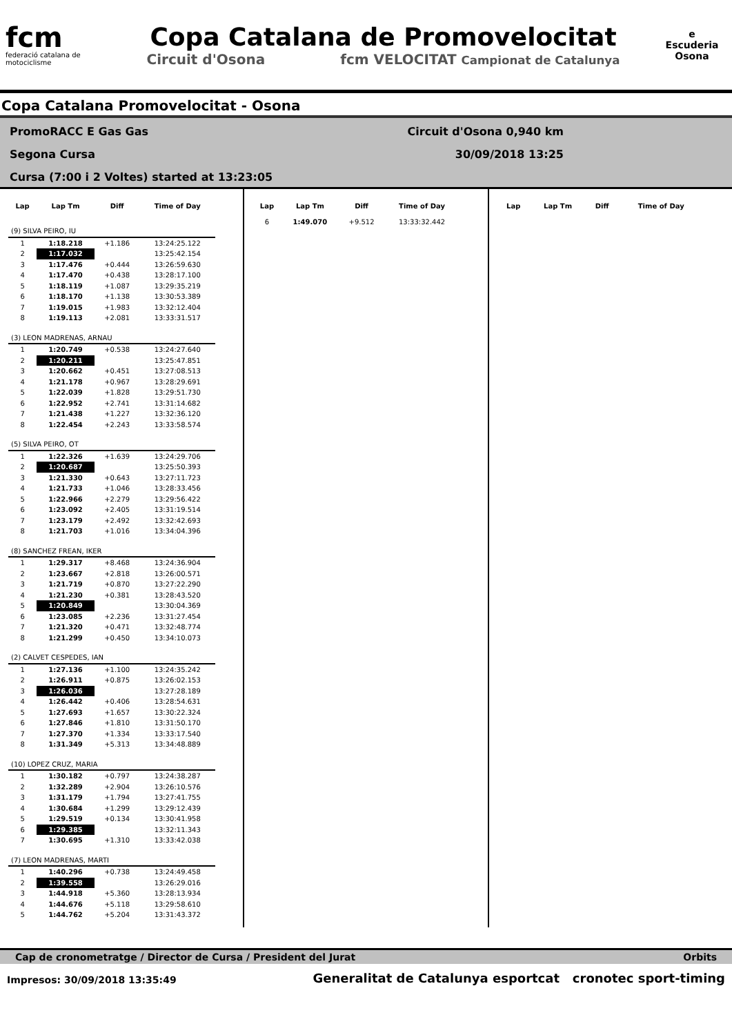fcm
federació catalana de motociclisme
Copa Catalana de Promovelocitat
Circuit d'Osona fcm VELOCITAT Campionat de Catalunya
e
Escuderia Osona
Copa Catalana Promovelocitat - Osona
PromoRACC E Gas Gas
Segona Cursa
Cursa (7:00 i 2 Voltes) started at 13:23:05
Circuit d'Osona 0,940 km
30/09/2018 13:25
| Lap | Lap Tm | Diff | Time of Day |
| --- | --- | --- | --- |
| (9) SILVA PEIRO, IU | | | |
| 1 | 1:18.218 | +1.186 | 13:24:25.122 |
| 2 | 1:17.032 | | 13:25:42.154 |
| 3 | 1:17.476 | +0.444 | 13:26:59.630 |
| 4 | 1:17.470 | +0.438 | 13:28:17.100 |
| 5 | 1:18.119 | +1.087 | 13:29:35.219 |
| 6 | 1:18.170 | +1.138 | 13:30:53.389 |
| 7 | 1:19.015 | +1.983 | 13:32:12.404 |
| 8 | 1:19.113 | +2.081 | 13:33:31.517 |
| (3) LEON MADRENAS, ARNAU | | | |
| 1 | 1:20.749 | +0.538 | 13:24:27.640 |
| 2 | 1:20.211 | | 13:25:47.851 |
| 3 | 1:20.662 | +0.451 | 13:27:08.513 |
| 4 | 1:21.178 | +0.967 | 13:28:29.691 |
| 5 | 1:22.039 | +1.828 | 13:29:51.730 |
| 6 | 1:22.952 | +2.741 | 13:31:14.682 |
| 7 | 1:21.438 | +1.227 | 13:32:36.120 |
| 8 | 1:22.454 | +2.243 | 13:33:58.574 |
| (5) SILVA PEIRO, OT | | | |
| 1 | 1:22.326 | +1.639 | 13:24:29.706 |
| 2 | 1:20.687 | | 13:25:50.393 |
| 3 | 1:21.330 | +0.643 | 13:27:11.723 |
| 4 | 1:21.733 | +1.046 | 13:28:33.456 |
| 5 | 1:22.966 | +2.279 | 13:29:56.422 |
| 6 | 1:23.092 | +2.405 | 13:31:19.514 |
| 7 | 1:23.179 | +2.492 | 13:32:42.693 |
| 8 | 1:21.703 | +1.016 | 13:34:04.396 |
| (8) SANCHEZ FREAN, IKER | | | |
| 1 | 1:29.317 | +8.468 | 13:24:36.904 |
| 2 | 1:23.667 | +2.818 | 13:26:00.571 |
| 3 | 1:21.719 | +0.870 | 13:27:22.290 |
| 4 | 1:21.230 | +0.381 | 13:28:43.520 |
| 5 | 1:20.849 | | 13:30:04.369 |
| 6 | 1:23.085 | +2.236 | 13:31:27.454 |
| 7 | 1:21.320 | +0.471 | 13:32:48.774 |
| 8 | 1:21.299 | +0.450 | 13:34:10.073 |
| (2) CALVET CESPEDES, IAN | | | |
| 1 | 1:27.136 | +1.100 | 13:24:35.242 |
| 2 | 1:26.911 | +0.875 | 13:26:02.153 |
| 3 | 1:26.036 | | 13:27:28.189 |
| 4 | 1:26.442 | +0.406 | 13:28:54.631 |
| 5 | 1:27.693 | +1.657 | 13:30:22.324 |
| 6 | 1:27.846 | +1.810 | 13:31:50.170 |
| 7 | 1:27.370 | +1.334 | 13:33:17.540 |
| 8 | 1:31.349 | +5.313 | 13:34:48.889 |
| (10) LOPEZ CRUZ, MARIA | | | |
| 1 | 1:30.182 | +0.797 | 13:24:38.287 |
| 2 | 1:32.289 | +2.904 | 13:26:10.576 |
| 3 | 1:31.179 | +1.794 | 13:27:41.755 |
| 4 | 1:30.684 | +1.299 | 13:29:12.439 |
| 5 | 1:29.519 | +0.134 | 13:30:41.958 |
| 6 | 1:29.385 | | 13:32:11.343 |
| 7 | 1:30.695 | +1.310 | 13:33:42.038 |
| (7) LEON MADRENAS, MARTI | | | |
| 1 | 1:40.296 | +0.738 | 13:24:49.458 |
| 2 | 1:39.558 | | 13:26:29.016 |
| 3 | 1:44.918 | +5.360 | 13:28:13.934 |
| 4 | 1:44.676 | +5.118 | 13:29:58.610 |
| 5 | 1:44.762 | +5.204 | 13:31:43.372 |
| Lap | Lap Tm | Diff | Time of Day |
| --- | --- | --- | --- |
| 6 | 1:49.070 | +9.512 | 13:33:32.442 |
| Lap | Lap Tm | Diff | Time of Day |
| --- | --- | --- | --- |
Cap de cronometratge / Director de Cursa / President del Jurat Orbits
Impresos: 30/09/2018 13:35:49
Generalitat de Catalunya esportcat cronotec sport-timing